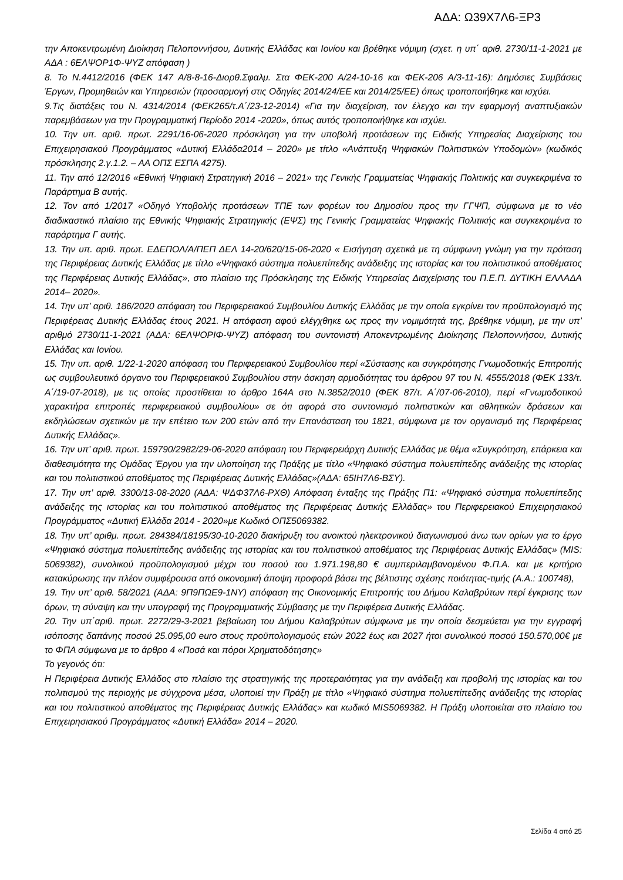ΑΔΑ: Ω39Χ7Λ6-ΞΡ3
την Αποκεντρωμένη Διοίκηση Πελοποννήσου, Δυτικής Ελλάδας και Ιονίου και βρέθηκε νόμιμη (σχετ. η υπ΄ αριθ. 2730/11-1-2021 με ΑΔΑ : 6ΕΛΨΟΡ1Φ-ΨΥΖ απόφαση )
8. Το Ν.4412/2016 (ΦΕΚ 147 Α/8-8-16-Διορθ.Σφαλμ. Στα ΦΕΚ-200 Α/24-10-16 και ΦΕΚ-206 Α/3-11-16): Δημόσιες Συμβάσεις Έργων, Προμηθειών και Υπηρεσιών (προσαρμογή στις Οδηγίες 2014/24/ΕΕ και 2014/25/ΕΕ) όπως τροποποιήθηκε και ισχύει.
9.Τις διατάξεις του Ν. 4314/2014 (ΦΕΚ265/τ.Α΄/23-12-2014) «Για την διαχείριση, τον έλεγχο και την εφαρμογή αναπτυξιακών παρεμβάσεων για την Προγραμματική Περίοδο 2014 -2020», όπως αυτός τροποποιήθηκε και ισχύει.
10. Την υπ. αριθ. πρωτ. 2291/16-06-2020 πρόσκληση για την υποβολή προτάσεων της Ειδικής Υπηρεσίας Διαχείρισης του Επιχειρησιακού Προγράμματος «Δυτική Ελλάδα2014 – 2020» με τίτλο «Ανάπτυξη Ψηφιακών Πολιτιστικών Υποδομών» (κωδικός πρόσκλησης 2.γ.1.2. – ΑΑ ΟΠΣ ΕΣΠΑ 4275).
11. Την από 12/2016 «Εθνική Ψηφιακή Στρατηγική 2016 – 2021» της Γενικής Γραμματείας Ψηφιακής Πολιτικής και συγκεκριμένα το Παράρτημα Β αυτής.
12. Τον από 1/2017 «Οδηγό Υποβολής προτάσεων ΤΠΕ των φορέων του Δημοσίου προς την ΓΓΨΠ, σύμφωνα με το νέο διαδικαστικό πλαίσιο της Εθνικής Ψηφιακής Στρατηγικής (ΕΨΣ) της Γενικής Γραμματείας Ψηφιακής Πολιτικής και συγκεκριμένα το παράρτημα Γ αυτής.
13. Την υπ. αριθ. πρωτ. ΕΔΕΠΟΛ/Α/ΠΕΠ ΔΕΛ 14-20/620/15-06-2020 « Εισήγηση σχετικά με τη σύμφωνη γνώμη για την πρόταση της Περιφέρειας Δυτικής Ελλάδας με τίτλο «Ψηφιακό σύστημα πολυεπίπεδης ανάδειξης της ιστορίας και του πολιτιστικού αποθέματος της Περιφέρειας Δυτικής Ελλάδας», στο πλαίσιο της Πρόσκλησης της Ειδικής Υπηρεσίας Διαχείρισης του Π.Ε.Π. ΔΥΤΙΚΗ ΕΛΛΑΔΑ 2014– 2020».
14. Την υπ’ αριθ. 186/2020 απόφαση του Περιφερειακού Συμβουλίου Δυτικής Ελλάδας με την οποία εγκρίνει τον προϋπολογισμό της Περιφέρειας Δυτικής Ελλάδας έτους 2021. Η απόφαση αφού ελέγχθηκε ως προς την νομιμότητά της, βρέθηκε νόμιμη, με την υπ’ αριθμό 2730/11-1-2021 (ΑΔΑ: 6ΕΛΨΟΡΙΦ-ΨΥΖ) απόφαση του συντονιστή Αποκεντρωμένης Διοίκησης Πελοποννήσου, Δυτικής Ελλάδας και Ιονίου.
15. Την υπ. αριθ. 1/22-1-2020 απόφαση του Περιφερειακού Συμβουλίου περί «Σύστασης και συγκρότησης Γνωμοδοτικής Επιτροπής ως συμβουλευτικό όργανο του Περιφερειακού Συμβουλίου στην άσκηση αρμοδιότητας του άρθρου 97 του Ν. 4555/2018 (ΦΕΚ 133/τ. Α΄/19-07-2018), με τις οποίες προστίθεται το άρθρο 164Α στο Ν.3852/2010 (ΦΕΚ 87/τ. Α΄/07-06-2010), περί «Γνωμοδοτικού χαρακτήρα επιτροπές περιφερειακού συμβουλίου» σε ότι αφορά στο συντονισμό πολιτιστικών και αθλητικών δράσεων και εκδηλώσεων σχετικών με την επέτειο των 200 ετών από την Επανάσταση του 1821, σύμφωνα με τον οργανισμό της Περιφέρειας Δυτικής Ελλάδας».
16. Την υπ’ αριθ. πρωτ. 159790/2982/29-06-2020 απόφαση του Περιφερειάρχη Δυτικής Ελλάδας με θέμα «Συγκρότηση, επάρκεια και διαθεσιμότητα της Ομάδας Έργου για την υλοποίηση της Πράξης με τίτλο «Ψηφιακό σύστημα πολυεπίπεδης ανάδειξης της ιστορίας και του πολιτιστικού αποθέματος της Περιφέρειας Δυτικής Ελλάδας»(ΑΔΑ: 65ΙΗ7Λ6-ΒΣΥ).
17. Την υπ’ αριθ. 3300/13-08-2020 (ΑΔΑ: ΨΔΦ37Λ6-ΡΧΘ) Απόφαση ένταξης της Πράξης Π1: «Ψηφιακό σύστημα πολυεπίπεδης ανάδειξης της ιστορίας και του πολιτιστικού αποθέματος της Περιφέρειας Δυτικής Ελλάδας» του Περιφερειακού Επιχειρησιακού Προγράμματος «Δυτική Ελλάδα 2014 - 2020»με Κωδικό ΟΠΣ5069382.
18. Την υπ’ αριθμ. πρωτ. 284384/18195/30-10-2020 διακήρυξη του ανοικτού ηλεκτρονικού διαγωνισμού άνω των ορίων για το έργο «Ψηφιακό σύστημα πολυεπίπεδης ανάδειξης της ιστορίας και του πολιτιστικού αποθέματος της Περιφέρειας Δυτικής Ελλάδας» (MIS: 5069382), συνολικού προϋπολογισμού μέχρι του ποσού του 1.971.198,80 € συμπεριλαμβανομένου Φ.Π.Α. και με κριτήριο κατακύρωσης την πλέον συμφέρουσα από οικονομική άποψη προφορά βάσει της βέλτιστης σχέσης ποιότητας-τιμής (Α.Α.: 100748),
19. Την υπ’ αριθ. 58/2021 (ΑΔΑ: 9Π9ΠΩΕ9-1ΝΥ) απόφαση της Οικονομικής Επιτροπής του Δήμου Καλαβρύτων περί έγκρισης των όρων, τη σύναψη και την υπογραφή της Προγραμματικής Σύμβασης με την Περιφέρεια Δυτικής Ελλάδας.
20. Την υπ΄αριθ. πρωτ. 2272/29-3-2021 βεβαίωση του Δήμου Καλαβρύτων σύμφωνα με την οποία δεσμεύεται για την εγγραφή ισόποσης δαπάνης ποσού 25.095,00 euro στους προϋπολογισμούς ετών 2022 έως και 2027 ήτοι συνολικού ποσού 150.570,00€ με το ΦΠΑ σύμφωνα με το άρθρο 4 «Ποσά και πόροι Χρηματοδότησης»
Το γεγονός ότι:
Η Περιφέρεια Δυτικής Ελλάδος στο πλαίσιο της στρατηγικής της προτεραιότητας για την ανάδειξη και προβολή της ιστορίας και του πολιτισμού της περιοχής με σύγχρονα μέσα, υλοποιεί την Πράξη με τίτλο «Ψηφιακό σύστημα πολυεπίπεδης ανάδειξης της ιστορίας και του πολιτιστικού αποθέματος της Περιφέρειας Δυτικής Ελλάδας» και κωδικό MIS5069382. Η Πράξη υλοποιείται στο πλαίσιο του Επιχειρησιακού Προγράμματος «Δυτική Ελλάδα» 2014 – 2020.
Σελίδα 4 από 25